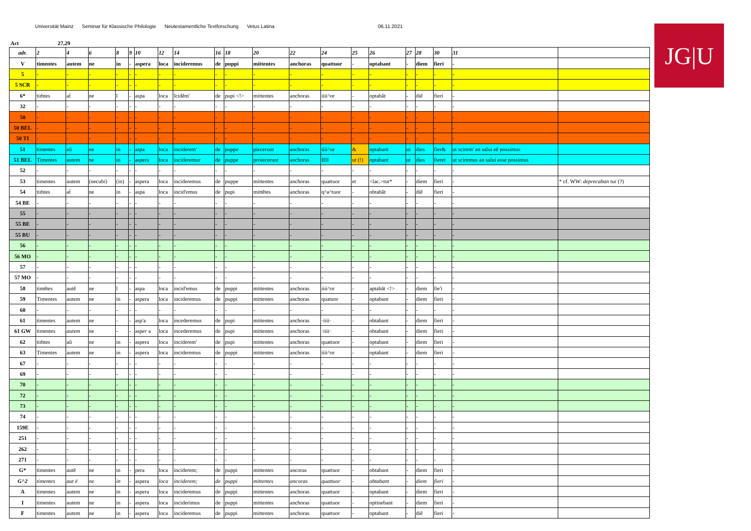Universität Mainz Seminar für Klassische Philologie Neutestamentliche Textforschung Vetus Latina 06.11.2021
Act 27,29 JG|U
| adr. | 2 | 4 | 6 | 8 | 9 | 10 | 12 | 14 | 16 | 18 | 20 | 22 | 24 | 25 | 26 | 27 | 28 | 30 | 31 | |
| --- | --- | --- | --- | --- | --- | --- | --- | --- | --- | --- | --- | --- | --- | --- | --- | --- | --- | --- | --- | --- |
| V | timentes | autem | ne | in | - | aspera | loca | incideremus | de | puppi | mittentes | anchoras | quattuor | - | optabant | - | diem | fieri | - | |
| 5 | - | - | - | - | - | - | - | - | - | - | - | - | - | - | - | - | - | - | - | |
| 5 SCR | - | - | - | - | - | - | - | - | - | - | - | - | - | - | - | - | - | - | - | |
| 6* | tim̄tes | at̄ | ne | ī | - | aspa | loca | īcidēm' | de | pupi <!> | mittentes | anchoras | iiii^or | - | optabāt | - | diē | fieri | - | |
| 32 | - | - | - | - | - | - | - | - | - | - | - | - | - | - | - | - | - | - | - | |
| 50 | - | - | - | - | - | - | - | - | - | - | - | - | - | - | - | - | - | - | - | |
| 50 BEL | - | - | - | - | - | - | - | - | - | - | - | - | - | - | - | - | - | - | - | |
| 50 TI | - | - | - | - | - | - | - | - | - | - | - | - | - | - | - | - | - | - | - | |
| 51 | timentes | aū | ne | in | - | aspa | loca | inciderem' | de | puppe | piecerunt | anchoras | iiii^or | & | optabant | ut | dies | fier& | ut scirem' an salui eē possimus | |
| 51 BEL | Timentes | autem | ne | in | - | aspera | loca | incideremur | de | puppe | proiecerunt | anchoras | IIII | ut (!) | optabant | ut | dies | fieret | ut sciremus an salui esse possimus | |
| 52 | - | - | - | - | - | - | - | - | - | - | - | - | - | - | - | - | - | - | - | |
| 53 | timentes | autem | (necubi) | (in) | - | aspera | loca | incideremus | de | puppe | mittentes | anchoras | quattuor | et | <lac.>tur* | - | diem | fieri | - | * cf. WW: deprecaban tur (?) |
| 54 | tim̄tes | at̄ | ne | in | - | aspa | loca | incid'emus | de | pupi | mittētes | anchoras | q^a^tuor | - | obtabāt | - | diē | fieri | - | |
| 54 BE | - | - | - | - | - | - | - | - | - | - | - | - | - | - | - | - | - | - | - | |
| 55 | - | - | - | - | - | - | - | - | - | - | - | - | - | - | - | - | - | - | - | |
| 55 BE | - | - | - | - | - | - | - | - | - | - | - | - | - | - | - | - | - | - | - | |
| 55 BU | - | - | - | - | - | - | - | - | - | - | - | - | - | - | - | - | - | - | - | |
| 56 | - | - | - | - | - | - | - | - | - | - | - | - | - | - | - | - | - | - | - | |
| 56 MO | - | - | - | - | - | - | - | - | - | - | - | - | - | - | - | - | - | - | - | |
| 57 | - | - | - | - | - | - | - | - | - | - | - | - | - | - | - | - | - | - | - | |
| 57 MO | - | - | - | - | - | - | - | - | - | - | - | - | - | - | - | - | - | - | - | |
| 58 | timētes | autē | ne | ī | - | aspa | loca | incid'emus | de | puppi | mittentes | anchoras | iiii^or | - | aptabāt <!> | - | diem | fie'i | - | |
| 59 | Timentes | autem | ne | in | - | aspera | loca | incideremus | de | puppi | mittentes | anchoras | quatuor | - | optabant | - | diem | fieri | - | |
| 60 | - | - | - | - | - | - | - | - | - | - | - | - | - | - | - | - | - | - | - | |
| 61 | timentes | autem | ne | - | - | asp'a | loca | incederemus | de | pupi | mittentes | anchoras | ·iiii· | - | obtabant | - | diem | fieri | - | |
| 61 GW | timentes | autem | ne | - | - | asp er a | loca | incederemus | de | pupi | mittentes | anchoras | ·iiii· | - | obtabant | - | diem | fieri | - | |
| 62 | tim̄tes | aū | ne | in | - | aspera | loca | inciderem' | de | pupi | mittentes | anchoras | quattuor | - | optabant | - | diem | fieri | - | |
| 63 | Timentes | autem | ne | in | - | aspera | loca | incideremus | de | puppi | mittentes | anchoras | iiii^or | - | optabant | - | diem | fieri | - | |
| 67 | - | - | - | - | - | - | - | - | - | - | - | - | - | - | - | - | - | - | - | |
| 69 | - | - | - | - | - | - | - | - | - | - | - | - | - | - | - | - | - | - | - | |
| 70 | - | - | - | - | - | - | - | - | - | - | - | - | - | - | - | - | - | - | - | |
| 72 | - | - | - | - | - | - | - | - | - | - | - | - | - | - | - | - | - | - | - | |
| 73 | - | - | - | - | - | - | - | - | - | - | - | - | - | - | - | - | - | - | - | |
| 74 | - | - | - | - | - | - | - | - | - | - | - | - | - | - | - | - | - | - | - | |
| 159E | - | - | - | - | - | - | - | - | - | - | - | - | - | - | - | - | - | - | - | |
| 251 | - | - | - | - | - | - | - | - | - | - | - | - | - | - | - | - | - | - | - | |
| 262 | - | - | - | - | - | - | - | - | - | - | - | - | - | - | - | - | - | - | - | |
| 271 | - | - | - | - | - | - | - | - | - | - | - | - | - | - | - | - | - | - | - | |
| G* | timentes | autē | ne | in | - | pera | loca | inciderem; | de | puppi | mittentes | ancoras | quattuor | - | obtabant | - | diem | fieri | - | |
| G^2 | timentes | aut ē | ne | in | - | aspera | loca | inciderem; | de | puppi | mittentes | ancoras | quattuor | - | obtabant | - | diem | fieri | - | |
| A | timentes | autem | ne | in | - | aspera | loca | incideremus | de | puppi | mittentes | anchoras | quattuor | - | optabant | - | diem | fieri | - | |
| I | timentes | autem | ne | in | - | aspera | loca | inciderimus | de | puppi | mittentes | anchoras | quattuor | - | optinebant | - | diem | fieri | - | |
| F | timentes | autem | ne | in | - | aspera | loca | incideremus | de | puppi | mittentes | anchoras | quattuor | - | optabant | - | diē | fieri | - | |